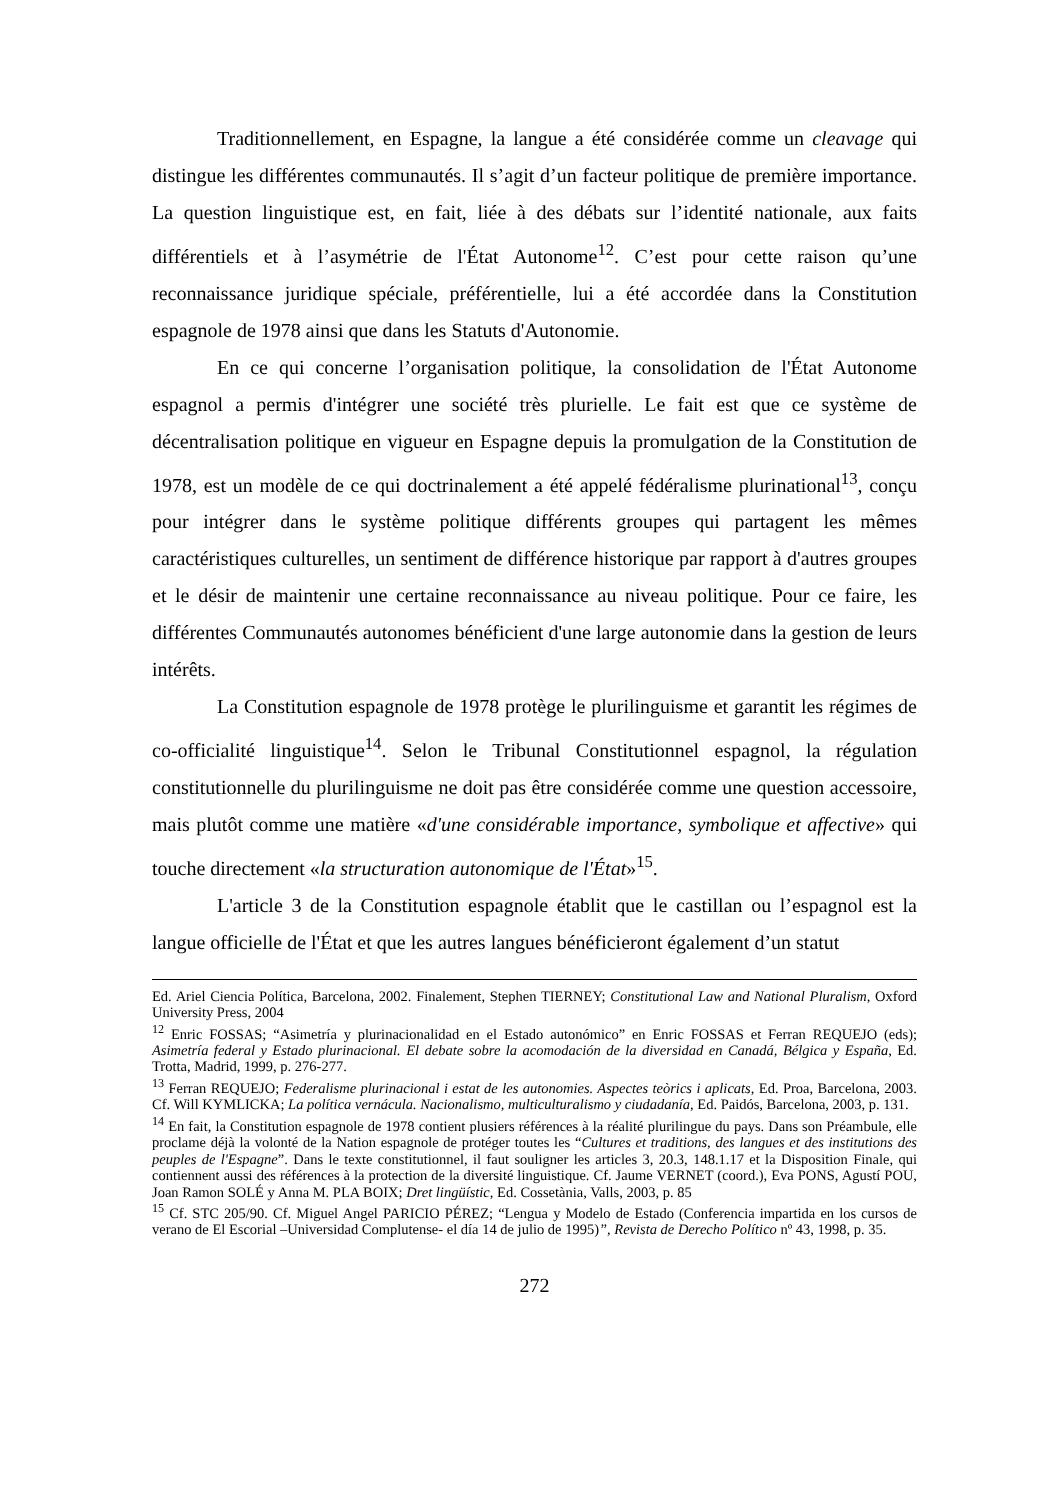Traditionnellement, en Espagne, la langue a été considérée comme un cleavage qui distingue les différentes communautés. Il s’agit d’un facteur politique de première importance. La question linguistique est, en fait, liée à des débats sur l’identité nationale, aux faits différentiels et à l’asymétrie de l'État Autonome<sup>12</sup>. C’est pour cette raison qu’une reconnaissance juridique spéciale, préférentielle, lui a été accordée dans la Constitution espagnole de 1978 ainsi que dans les Statuts d'Autonomie.
En ce qui concerne l’organisation politique, la consolidation de l'État Autonome espagnol a permis d'intégrer une société très plurielle. Le fait est que ce système de décentralisation politique en vigueur en Espagne depuis la promulgation de la Constitution de 1978, est un modèle de ce qui doctrinalement a été appelé fédéralisme plurinational<sup>13</sup>, conçu pour intégrer dans le système politique différents groupes qui partagent les mêmes caractéristiques culturelles, un sentiment de différence historique par rapport à d'autres groupes et le désir de maintenir une certaine reconnaissance au niveau politique. Pour ce faire, les différentes Communautés autonomes bénéficient d'une large autonomie dans la gestion de leurs intérêts.
La Constitution espagnole de 1978 protège le plurilinguisme et garantit les régimes de co-officialité linguistique<sup>14</sup>. Selon le Tribunal Constitutionnel espagnol, la régulation constitutionnelle du plurilinguisme ne doit pas être considérée comme une question accessoire, mais plutôt comme une matière «d'une considérable importance, symbolique et affective» qui touche directement «la structuration autonomique de l'État»<sup>15</sup>.
L'article 3 de la Constitution espagnole établit que le castillan ou l’espagnol est la langue officielle de l'État et que les autres langues bénéficieront également d’un statut
Ed. Ariel Ciencia Política, Barcelona, 2002. Finalement, Stephen TIERNEY; Constitutional Law and National Pluralism, Oxford University Press, 2004
<sup>12</sup> Enric FOSSAS; “Asimetría y plurinacionalidad en el Estado autonómico” en Enric FOSSAS et Ferran REQUEJO (eds); Asimetría federal y Estado plurinacional. El debate sobre la acomodación de la diversidad en Canadá, Bélgica y España, Ed. Trotta, Madrid, 1999, p. 276-277.
<sup>13</sup> Ferran REQUEJO; Federalisme plurinacional i estat de les autonomies. Aspectes teòrics i aplicats, Ed. Proa, Barcelona, 2003. Cf. Will KYMLICKA; La política vernácula. Nacionalismo, multiculturalismo y ciudadanía, Ed. Paidós, Barcelona, 2003, p. 131.
<sup>14</sup> En fait, la Constitution espagnole de 1978 contient plusiers références à la réalité plurilingue du pays. Dans son Préambule, elle proclame déjà la volonté de la Nation espagnole de protéger toutes les “Cultures et traditions, des langues et des institutions des peuples de l'Espagne”. Dans le texte constitutionnel, il faut souligner les articles 3, 20.3, 148.1.17 et la Disposition Finale, qui contiennent aussi des références à la protection de la diversité linguistique. Cf. Jaume VERNET (coord.), Eva PONS, Agustí POU, Joan Ramon SOLÉ y Anna M. PLA BOIX; Dret lingüístic, Ed. Cossetània, Valls, 2003, p. 85
<sup>15</sup> Cf. STC 205/90. Cf. Miguel Angel PARICIO PÉREZ; “Lengua y Modelo de Estado (Conferencia impartida en los cursos de verano de El Escorial –Universidad Complutense- el día 14 de julio de 1995)”, Revista de Derecho Político nº 43, 1998, p. 35.
272